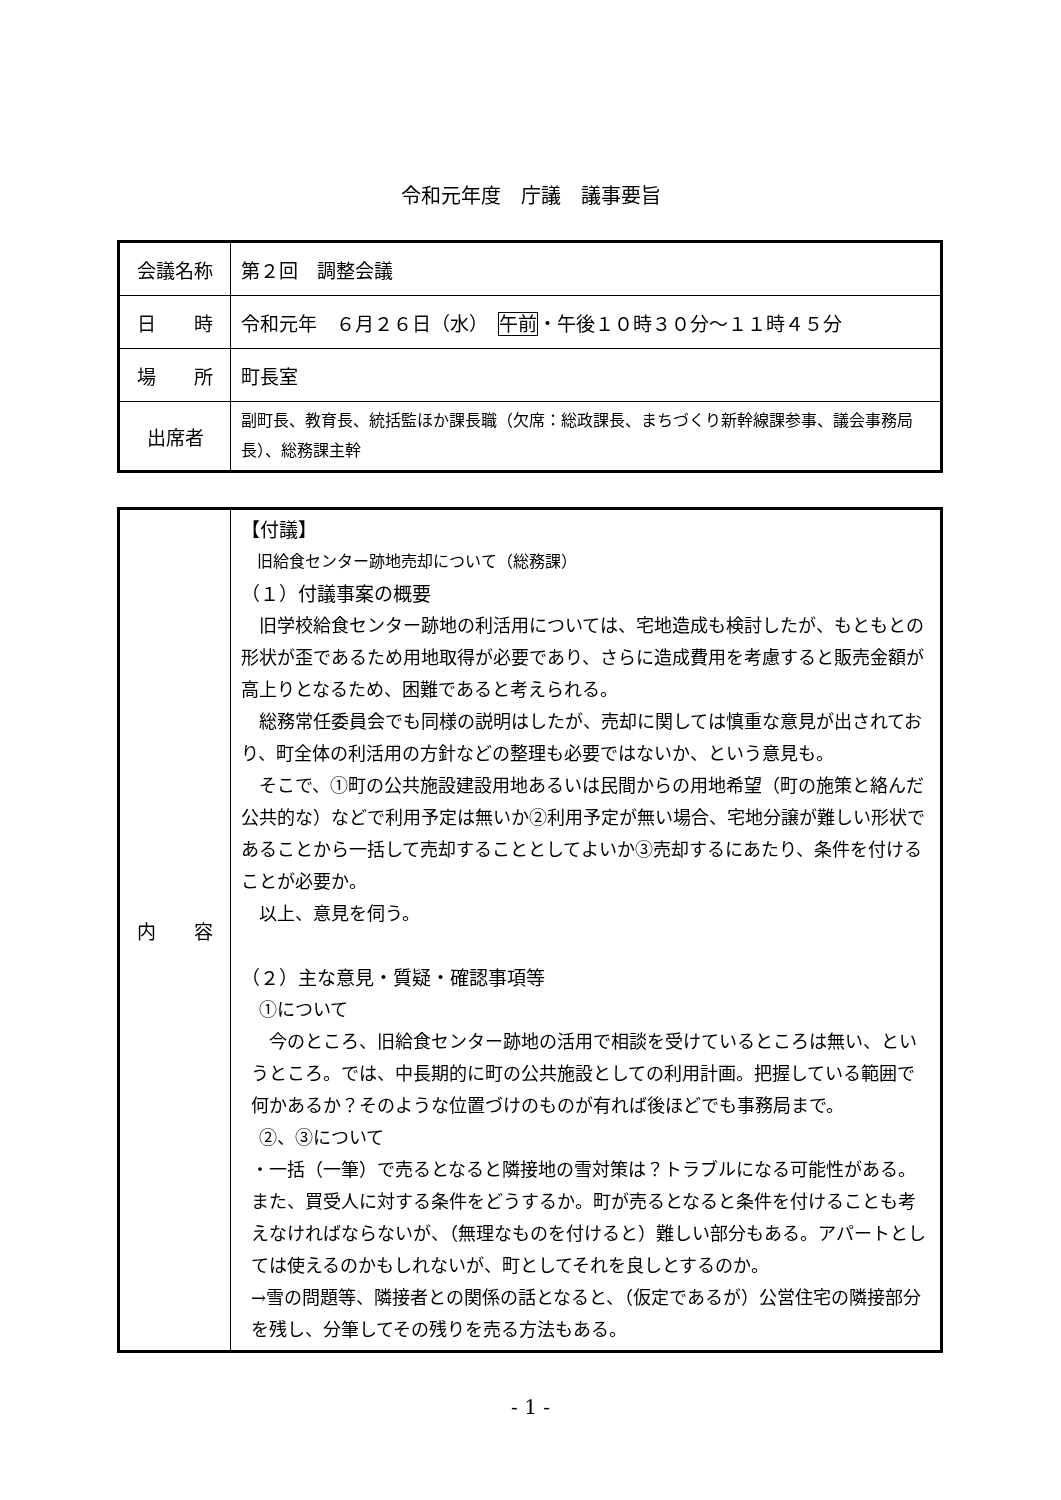令和元年度　庁議　議事要旨
| 会議名称 | 第２回 調整会議 |
| 日 時 | 令和元年 ６月２６日（水） 午前 ・午後１０時３０分～１１時４５分 |
| 場 所 | 町長室 |
| 出席者 | 副町長、教育長、統括監ほか課長職（欠席：総政課長、まちづくり新幹線課参事、議会事務局長）、総務課主幹 |
| 内 容 | 【付議】 旧給食センター跡地売却について（総務課） （１）付議事案の概要 旧学校給食センター跡地の利活用については、宅地造成も検討したが、もともとの形状が歪であるため用地取得が必要であり、さらに造成費用を考慮すると販売金額が高上りとなるため、困難であると考えられる。 総務常任委員会でも同様の説明はしたが、売却に関しては慎重な意見が出されており、町全体の利活用の方針などの整理も必要ではないか、という意見も。 そこで、①町の公共施設建設用地あるいは民間からの用地希望（町の施策と絡んだ公共的な）などで利用予定は無いか②利用予定が無い場合、宅地分譲が難しい形状であることから一括して売却することとしてよいか③売却するにあたり、条件を付けることが必要か。 以上、意見を伺う。 （２）主な意見・質疑・確認事項等 ①について 今のところ、旧給食センター跡地の活用で相談を受けているところは無い、というところ。では、中長期的に町の公共施設としての利用計画。把握している範囲で何かあるか？そのような位置づけのものが有れば後ほどでも事務局まで。 ②、③について ・一括（一筆）で売るとなると隣接地の雪対策は？トラブルになる可能性がある。また、買受人に対する条件をどうするか。町が売るとなると条件を付けることも考えなければならないが、（無理なものを付けると）難しい部分もある。アパートとしては使えるのかもしれないが、町としてそれを良しとするのか。 →雪の問題等、隣接者との関係の話となると、（仮定であるが）公営住宅の隣接部分を残し、分筆してその残りを売る方法もある。 |
- 1 -